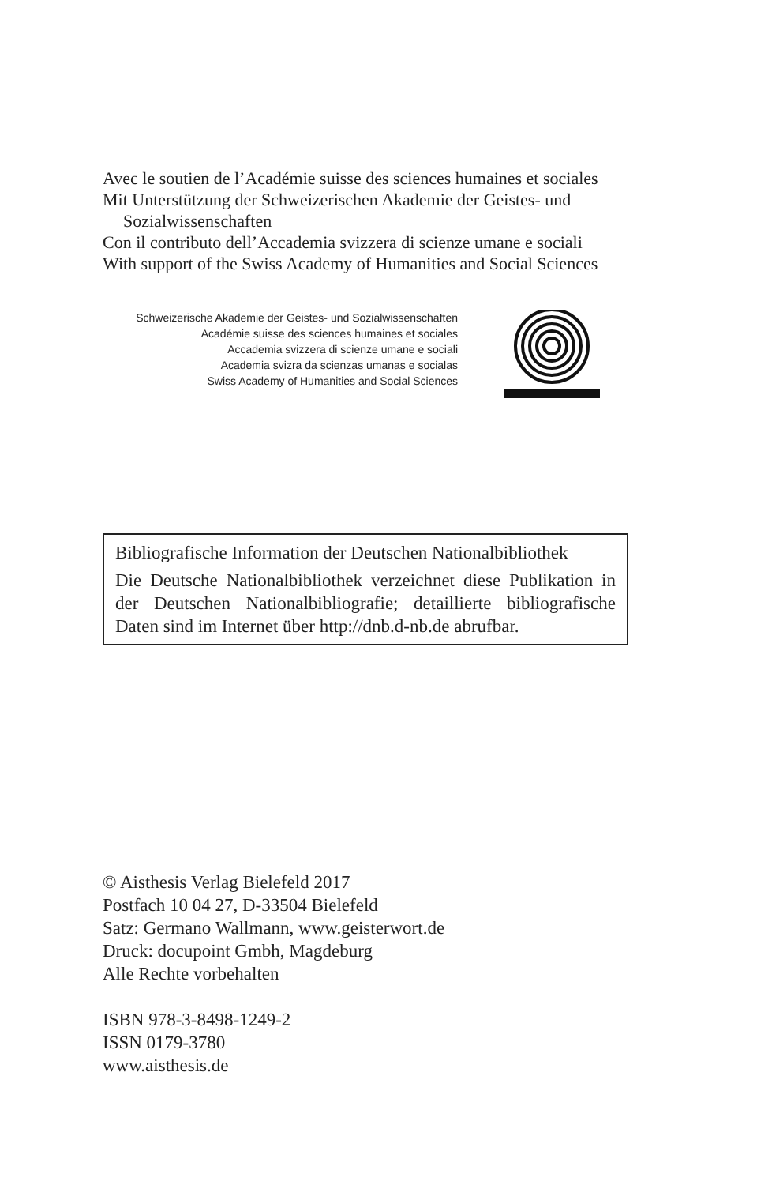Avec le soutien de l’Académie suisse des sciences humaines et sociales
Mit Unterstützung der Schweizerischen Akademie der Geistes- und
Sozialwissenschaften
Con il contributo dell’Accademia svizzera di scienze umane e sociali
With support of the Swiss Academy of Humanities and Social Sciences
Schweizerische Akademie der Geistes- und Sozialwissenschaften
Académie suisse des sciences humaines et sociales
Accademia svizzera di scienze umane e sociali
Academia svizra da scienzas umanas e socialas
Swiss Academy of Humanities and Social Sciences
Bibliografische Information der Deutschen Nationalbibliothek
Die Deutsche Nationalbibliothek verzeichnet diese Publikation in der Deutschen Nationalbibliografie; detaillierte bibliografische
Daten sind im Internet über http://dnb.d-nb.de abrufbar.
© Aisthesis Verlag Bielefeld 2017
Postfach 10 04 27, D-33504 Bielefeld
Satz: Germano Wallmann, www.geisterwort.de
Druck: docupoint Gmbh, Magdeburg
Alle Rechte vorbehalten
ISBN 978-3-8498-1249-2
ISSN 0179-3780
www.aisthesis.de